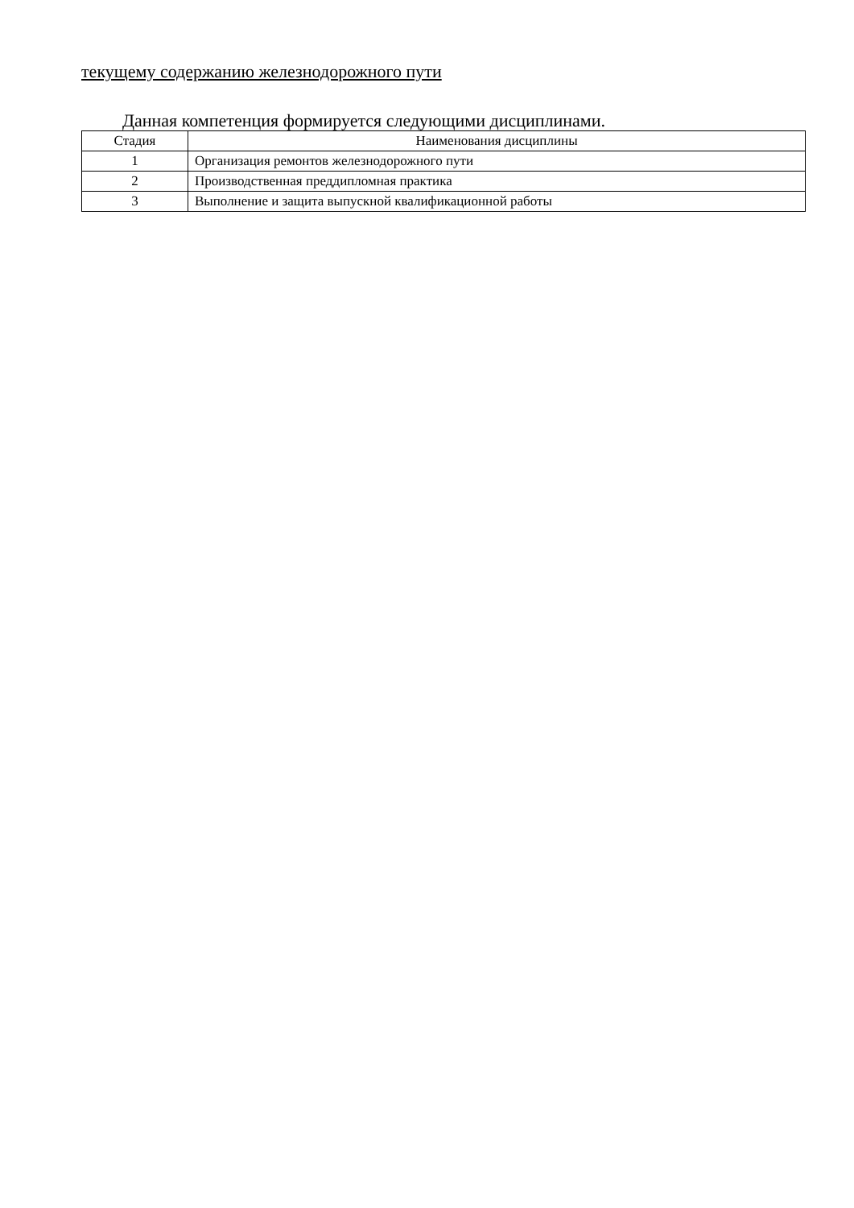текущему содержанию железнодорожного пути
Данная компетенция формируется следующими дисциплинами.
| Стадия | Наименования дисциплины |
| --- | --- |
| 1 | Организация ремонтов железнодорожного пути |
| 2 | Производственная преддипломная практика |
| 3 | Выполнение и защита выпускной квалификационной работы |